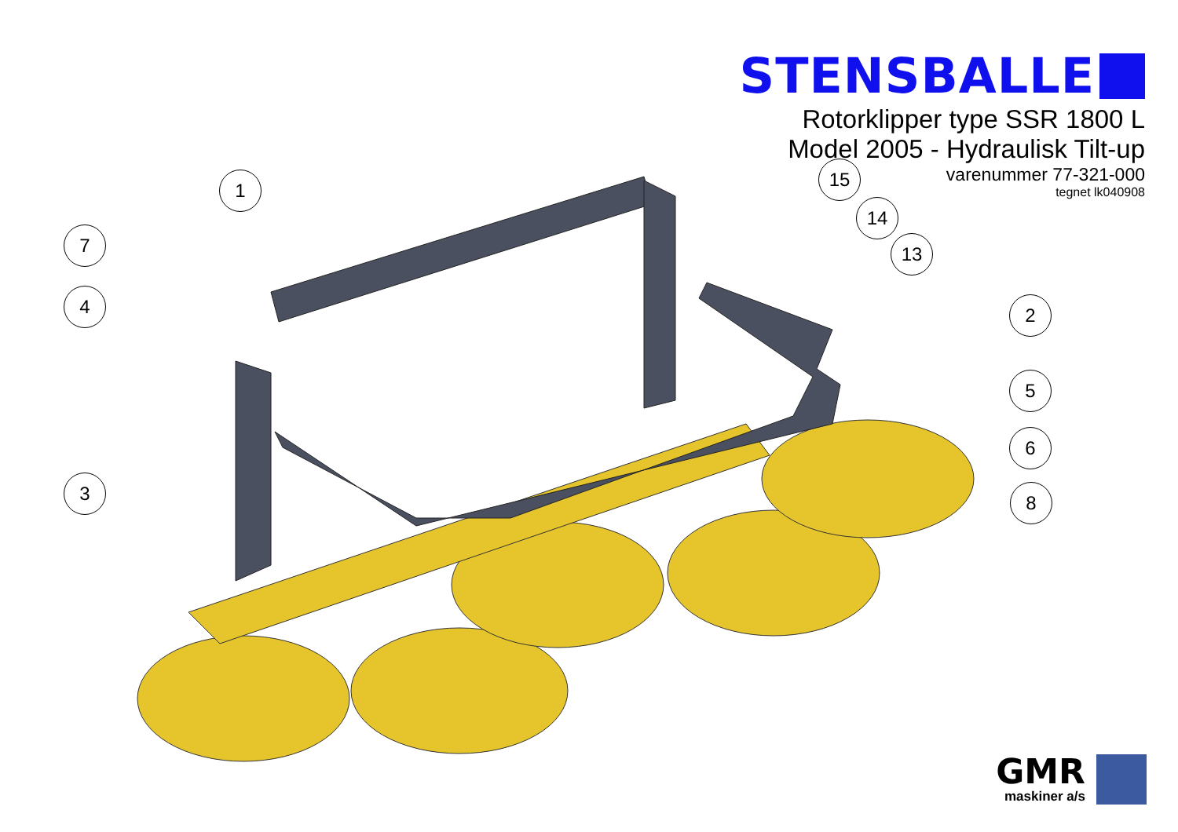STENSBALLE
Rotorklipper type SSR 1800 L
Model 2005 - Hydraulisk Tilt-up
varenummer 77-321-000
tegnet lk040908
1
7
4
3
15
14
13
2
5
6
8
GMR
maskiner a/s